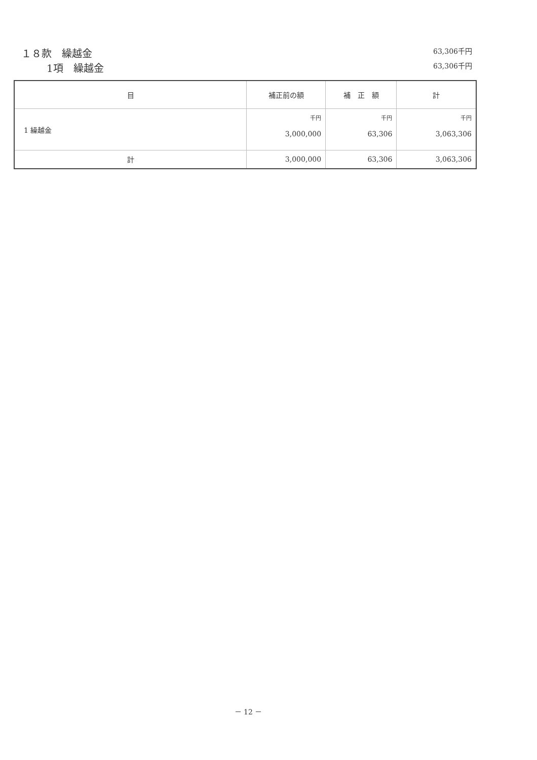１８款　繰越金 63,306千円
1項　繰越金 63,306千円
| 目 | 補正前の額 | 補 正 額 | 計 |
| --- | --- | --- | --- |
| 1 繰越金 | 千円 3,000,000 | 千円 63,306 | 千円 3,063,306 |
| 計 | 3,000,000 | 63,306 | 3,063,306 |
－ 12 －